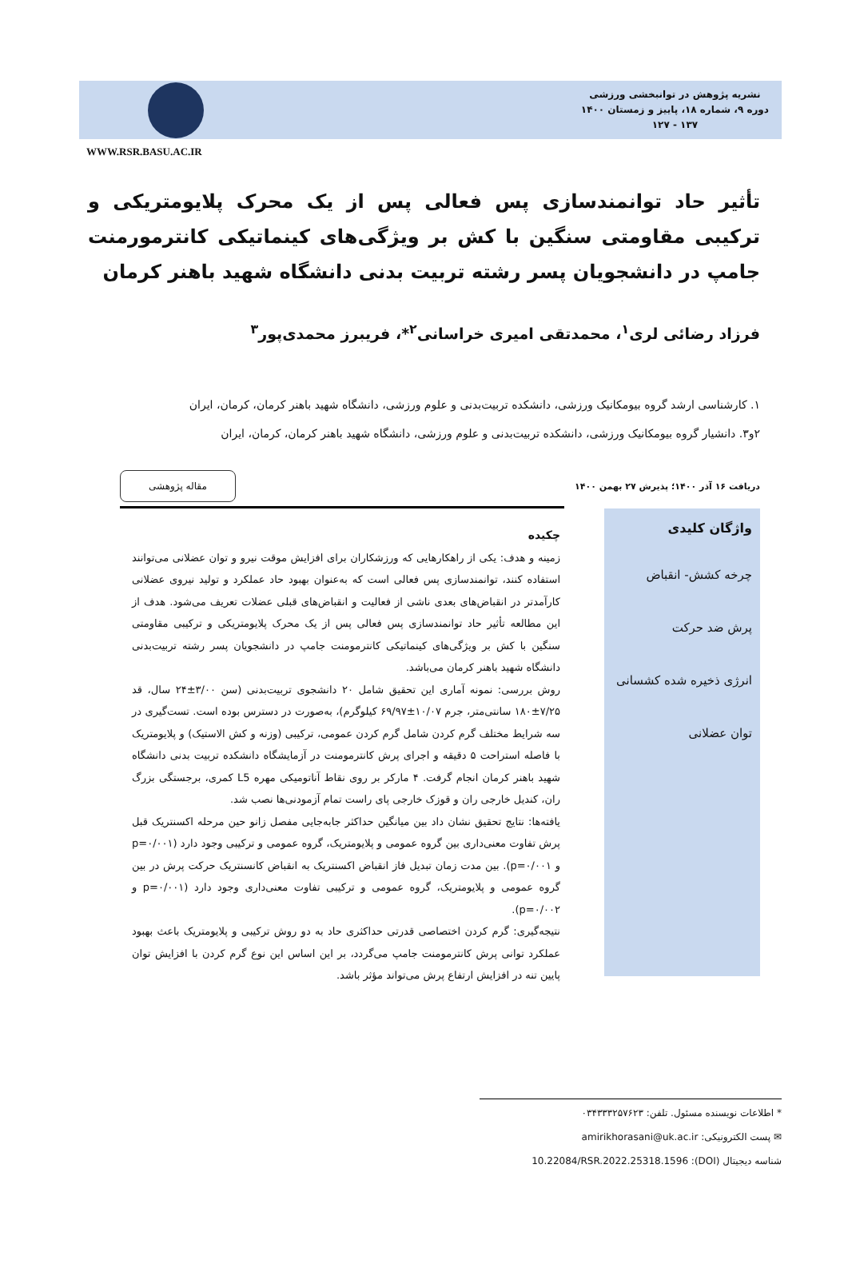نشریه پژوهش در توانبخشی ورزشی
دوره ۹، شماره ۱۸، پاییز و زمستان ۱۴۰۰
۱۳۷ - ۱۲۷
WWW.RSR.BASU.AC.IR
تأثیر حاد توانمندسازی پس فعالی پس از یک محرک پلایومتریکی و ترکیبی مقاومتی سنگین با کش بر ویژگی‌های کینماتیکی کانترمورمنت جامپ در دانشجویان پسر رشته تربیت بدنی دانشگاه شهید باهنر کرمان
فرزاد رضائی لری<sup>۱</sup>، محمدتقی امیری خراسانی<sup>۲</sup>*، فریبرز محمدی‌پور<sup>۳</sup>
۱. کارشناسی ارشد گروه بیومکانیک ورزشی، دانشکده تربیت‌بدنی و علوم ورزشی، دانشگاه شهید باهنر کرمان، کرمان، ایران
۲و۳. دانشیار گروه بیومکانیک ورزشی، دانشکده تربیت‌بدنی و علوم ورزشی، دانشگاه شهید باهنر کرمان، کرمان، ایران
دریافت ۱۶ آذر ۱۴۰۰؛ پذیرش ۲۷ بهمن ۱۴۰۰ مقاله پژوهشی
واژگان کلیدی
چرخه کشش- انقباض
پرش ضد حرکت
انرژی ذخیره شده کشسانی
توان عضلانی
چکیده
زمینه و هدف: یکی از راهکارهایی که ورزشکاران برای افزایش موقت نیرو و توان عضلانی می‌توانند استفاده کنند، توانمندسازی پس فعالی است که به‌عنوان بهبود حاد عملکرد و تولید نیروی عضلانی کارآمدتر در انقباض‌های بعدی ناشی از فعالیت و انقباض‌های قبلی عضلات تعریف می‌شود. هدف از این مطالعه تأثیر حاد توانمندسازی پس فعالی پس از یک محرک پلایومتریکی و ترکیبی مقاومتی سنگین با کش بر ویژگی‌های کینماتیکی کانترمومنت جامپ در دانشجویان پسر رشته تربیت‌بدنی دانشگاه شهید باهنر کرمان می‌باشد.
روش بررسی: نمونه آماری این تحقیق شامل ۲۰ دانشجوی تربیت‌بدنی (سن ۳/۰۰±۲۴ سال، قد ۷/۲۵±۱۸۰ سانتی‌متر، جرم ۱۰/۰۷±۶۹/۹۷ کیلوگرم)، به‌صورت در دسترس بوده است. تست‌گیری در سه شرایط مختلف گرم کردن شامل گرم کردن عمومی، ترکیبی (وزنه و کش الاستیک) و پلایومتریک با فاصله استراحت ۵ دقیقه و اجرای پرش کانترمومنت در آزمایشگاه دانشکده تربیت بدنی دانشگاه شهید باهنر کرمان انجام گرفت. ۴ مارکر بر روی نقاط آناتومیکی مهره L5 کمری، برجستگی بزرگ ران، کندیل خارجی ران و قوزک خارجی پای راست تمام آزمودنی‌ها نصب شد.
یافته‌ها: نتایج تحقیق نشان داد بین میانگین حداکثر جابه‌جایی مفصل زانو حین مرحله اکسنتریک قبل پرش تفاوت معنی‌داری بین گروه عمومی و پلایومتریک، گروه عمومی و ترکیبی وجود دارد (p=۰/۰۰۱ و p=۰/۰۰۱). بین مدت زمان تبدیل فاز انقباض اکسنتریک به انقباض کانسنتریک حرکت پرش در بین گروه عمومی و پلایومتریک، گروه عمومی و ترکیبی تفاوت معنی‌داری وجود دارد (p=۰/۰۰۱ و p=۰/۰۰۲).
نتیجه‌گیری: گرم کردن اختصاصی قدرتی حداکثری حاد به دو روش ترکیبی و پلایومتریک باعث بهبود عملکرد توانی پرش کانترمومنت جامپ می‌گردد، بر این اساس این نوع گرم کردن با افزایش توان پایین تنه در افزایش ارتفاع پرش می‌تواند مؤثر باشد.
* اطلاعات نویسنده مسئول. تلفن: ۰۳۴۳۳۳۲۵۷۶۲۳
✉ پست الکترونیکی: amirikhorasani@uk.ac.ir
شناسه دیجیتال (DOI): 10.22084/RSR.2022.25318.1596